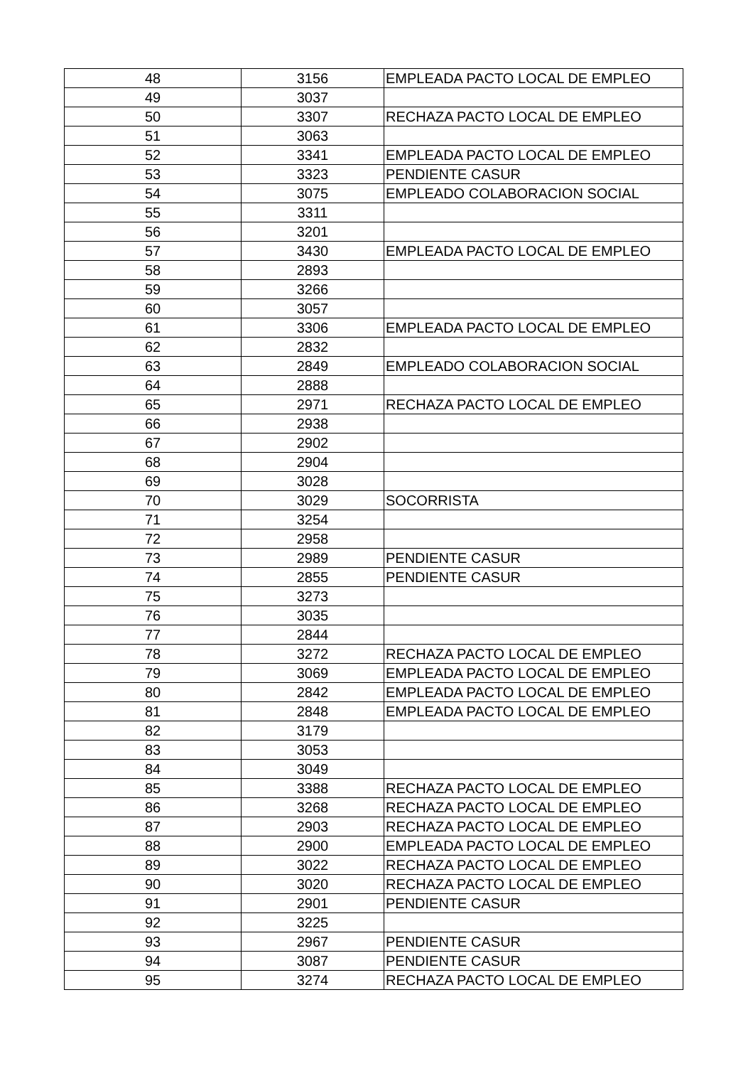| 48 | 3156 | EMPLEADA PACTO LOCAL DE EMPLEO |
| 49 | 3037 | |
| 50 | 3307 | RECHAZA PACTO LOCAL DE EMPLEO |
| 51 | 3063 | |
| 52 | 3341 | EMPLEADA PACTO LOCAL DE EMPLEO |
| 53 | 3323 | PENDIENTE CASUR |
| 54 | 3075 | EMPLEADO COLABORACION SOCIAL |
| 55 | 3311 | |
| 56 | 3201 | |
| 57 | 3430 | EMPLEADA PACTO LOCAL DE EMPLEO |
| 58 | 2893 | |
| 59 | 3266 | |
| 60 | 3057 | |
| 61 | 3306 | EMPLEADA PACTO LOCAL DE EMPLEO |
| 62 | 2832 | |
| 63 | 2849 | EMPLEADO COLABORACION SOCIAL |
| 64 | 2888 | |
| 65 | 2971 | RECHAZA PACTO LOCAL DE EMPLEO |
| 66 | 2938 | |
| 67 | 2902 | |
| 68 | 2904 | |
| 69 | 3028 | |
| 70 | 3029 | SOCORRISTA |
| 71 | 3254 | |
| 72 | 2958 | |
| 73 | 2989 | PENDIENTE CASUR |
| 74 | 2855 | PENDIENTE CASUR |
| 75 | 3273 | |
| 76 | 3035 | |
| 77 | 2844 | |
| 78 | 3272 | RECHAZA PACTO LOCAL DE EMPLEO |
| 79 | 3069 | EMPLEADA PACTO LOCAL DE EMPLEO |
| 80 | 2842 | EMPLEADA PACTO LOCAL DE EMPLEO |
| 81 | 2848 | EMPLEADA PACTO LOCAL DE EMPLEO |
| 82 | 3179 | |
| 83 | 3053 | |
| 84 | 3049 | |
| 85 | 3388 | RECHAZA PACTO LOCAL DE EMPLEO |
| 86 | 3268 | RECHAZA PACTO LOCAL DE EMPLEO |
| 87 | 2903 | RECHAZA PACTO LOCAL DE EMPLEO |
| 88 | 2900 | EMPLEADA PACTO LOCAL DE EMPLEO |
| 89 | 3022 | RECHAZA PACTO LOCAL DE EMPLEO |
| 90 | 3020 | RECHAZA PACTO LOCAL DE EMPLEO |
| 91 | 2901 | PENDIENTE CASUR |
| 92 | 3225 | |
| 93 | 2967 | PENDIENTE CASUR |
| 94 | 3087 | PENDIENTE CASUR |
| 95 | 3274 | RECHAZA PACTO LOCAL DE EMPLEO |